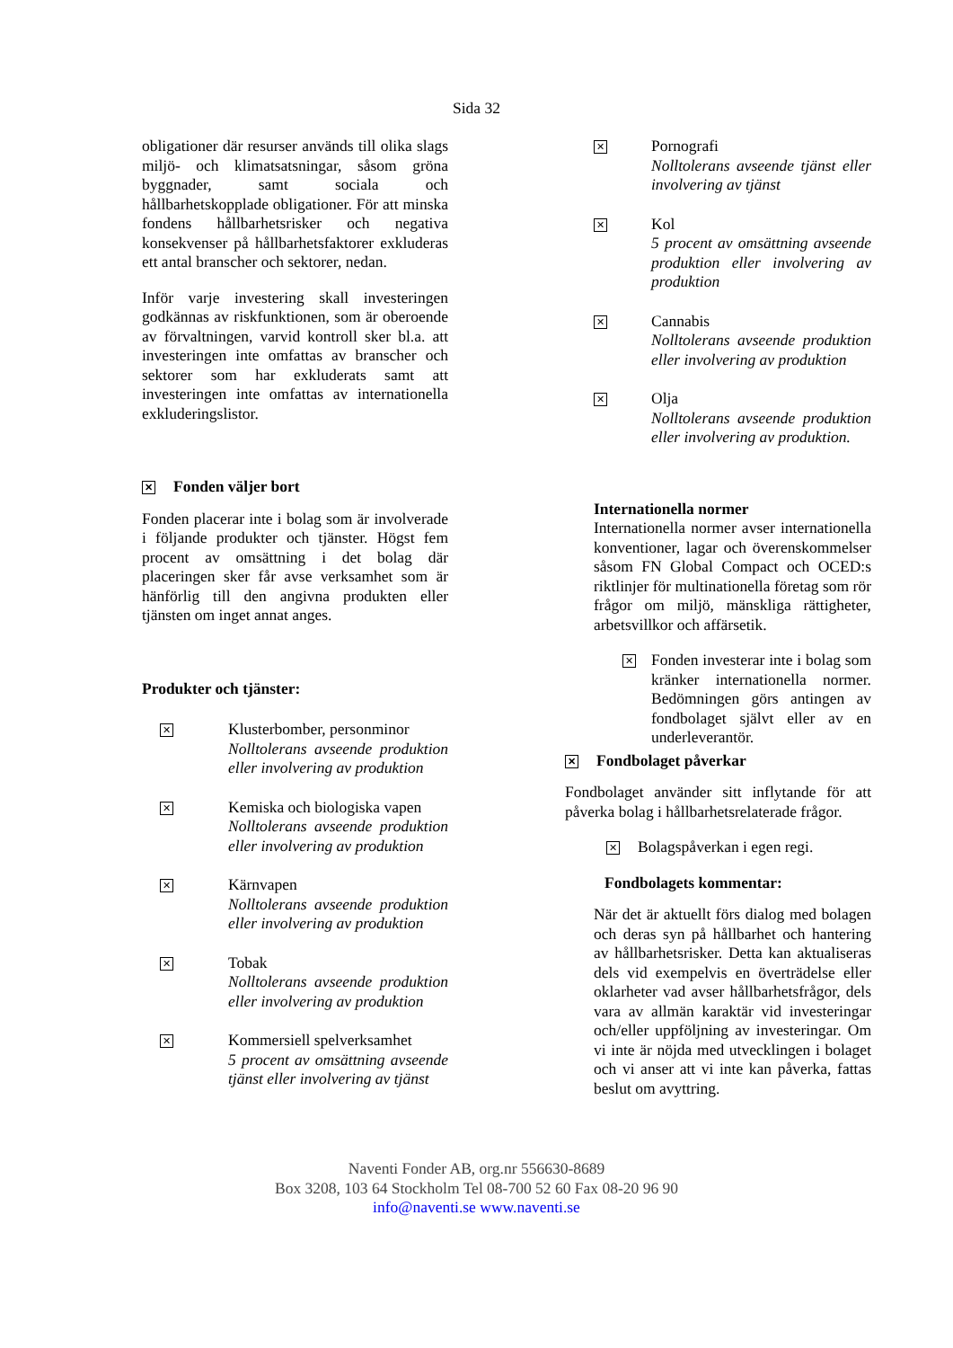Sida 32
obligationer där resurser används till olika slags miljö- och klimatsatsningar, såsom gröna byggnader, samt sociala och hållbarhetskopplade obligationer. För att minska fondens hållbarhetsrisker och negativa konsekvenser på hållbarhetsfaktorer exkluderas ett antal branscher och sektorer, nedan.
Inför varje investering skall investeringen godkännas av riskfunktionen, som är oberoende av förvaltningen, varvid kontroll sker bl.a. att investeringen inte omfattas av branscher och sektorer som har exkluderats samt att investeringen inte omfattas av internationella exkluderingslistor.
✕ Fonden väljer bort
Fonden placerar inte i bolag som är involverade i följande produkter och tjänster. Högst fem procent av omsättning i det bolag där placeringen sker får avse verksamhet som är hänförlig till den angivna produkten eller tjänsten om inget annat anges.
Produkter och tjänster:
✕
Klusterbomber, personminor
Nolltolerans avseende produktion eller involvering av produktion
✕
Kemiska och biologiska vapen
Nolltolerans avseende produktion eller involvering av produktion
✕
Kärnvapen
Nolltolerans avseende produktion eller involvering av produktion
✕
Tobak
Nolltolerans avseende produktion eller involvering av produktion
✕
Kommersiell spelverksamhet
5 procent av omsättning avseende tjänst eller involvering av tjänst
✕
Pornografi
Nolltolerans avseende tjänst eller involvering av tjänst
✕
Kol
5 procent av omsättning avseende produktion eller involvering av produktion
✕
Cannabis
Nolltolerans avseende produktion eller involvering av produktion
✕
Olja
Nolltolerans avseende produktion eller involvering av produktion.
Internationella normer
Internationella normer avser internationella konventioner, lagar och överenskommelser såsom FN Global Compact och OCED:s riktlinjer för multinationella företag som rör frågor om miljö, mänskliga rättigheter, arbetsvillkor och affärsetik.
✕
Fonden investerar inte i bolag som kränker internationella normer. Bedömningen görs antingen av fondbolaget självt eller av en underleverantör.
✕ Fondbolaget påverkar
Fondbolaget använder sitt inflytande för att påverka bolag i hållbarhetsrelaterade frågor.
✕ Bolagspåverkan i egen regi.
Fondbolagets kommentar:
När det är aktuellt förs dialog med bolagen och deras syn på hållbarhet och hantering av hållbarhetsrisker. Detta kan aktualiseras dels vid exempelvis en överträdelse eller oklarheter vad avser hållbarhetsfrågor, dels vara av allmän karaktär vid investeringar och/eller uppföljning av investeringar. Om vi inte är nöjda med utvecklingen i bolaget och vi anser att vi inte kan påverka, fattas beslut om avyttring.
Naventi Fonder AB, org.nr 556630-8689
Box 3208, 103 64 Stockholm Tel 08-700 52 60 Fax 08-20 96 90
info@naventi.se www.naventi.se